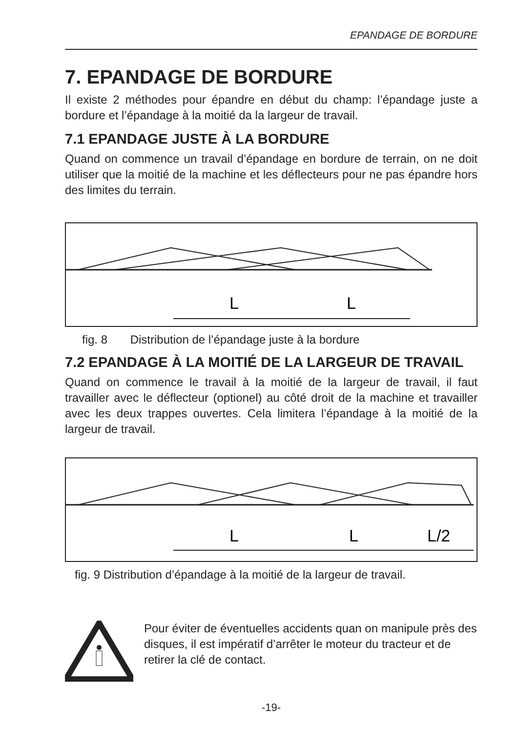EPANDAGE DE BORDURE
7. EPANDAGE DE BORDURE
Il existe 2 méthodes pour épandre en début du champ: l’épandage juste a bordure et l’épandage à la moitié da la largeur de travail.
7.1 EPANDAGE JUSTE À LA BORDURE
Quand on commence un travail d’épandage en bordure de terrain, on ne doit utiliser que la moitié de la machine et les déflecteurs pour ne pas épandre hors des limites du terrain.
L
L
fig. 8 Distribution de l’épandage juste à la bordure
7.2 EPANDAGE À LA MOITIÉ DE LA LARGEUR DE TRAVAIL
Quand on commence le travail à la moitié de la largeur de travail, il faut travailler avec le déflecteur (optionel) au côté droit de la machine et travailler avec les deux trappes ouvertes. Cela limitera l’épandage à la moitié de la largeur de travail.
L
L
L/2
fig. 9 Distribution d’épandage à la moitié de la largeur de travail.
Pour éviter de éventuelles accidents quan on manipule près des disques, il est impératif d’arrêter le moteur du tracteur et de retirer la clé de contact.
-19-